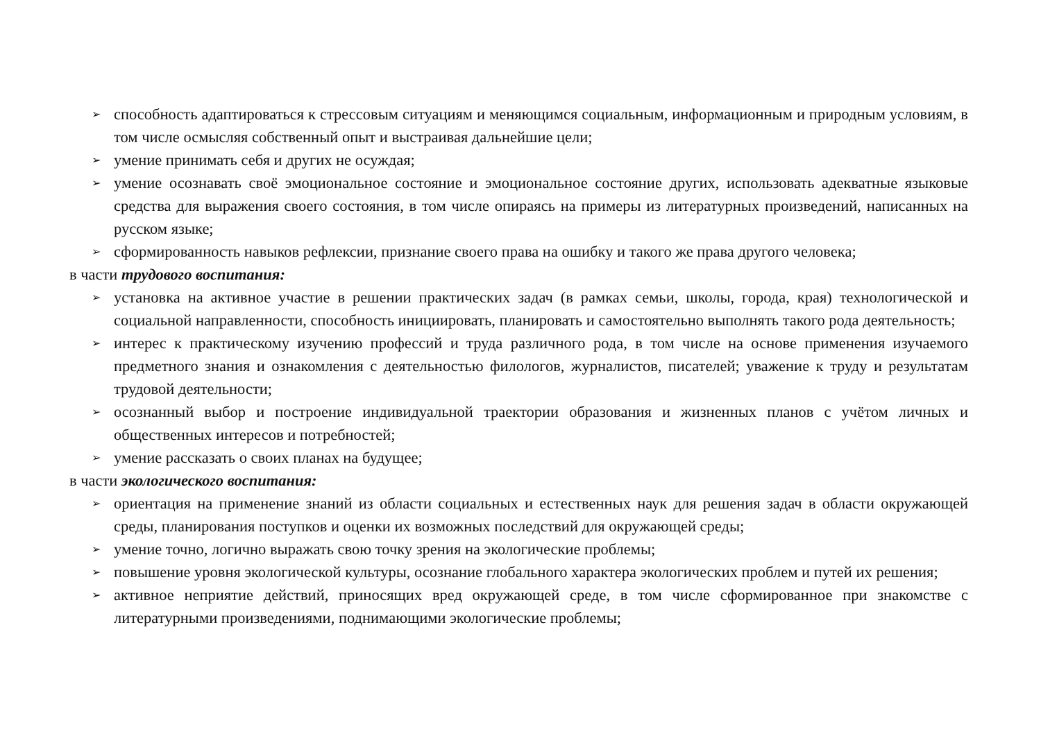➢ способность адаптироваться к стрессовым ситуациям и меняющимся социальным, информационным и природным условиям, в том числе осмысляя собственный опыт и выстраивая дальнейшие цели;
➢ умение принимать себя и других не осуждая;
➢ умение осознавать своё эмоциональное состояние и эмоциональное состояние других, использовать адекватные языковые средства для выражения своего состояния, в том числе опираясь на примеры из литературных произведений, написанных на русском языке;
➢ сформированность навыков рефлексии, признание своего права на ошибку и такого же права другого человека;
в части трудового воспитания:
➢ установка на активное участие в решении практических задач (в рамках семьи, школы, города, края) технологической и социальной направленности, способность инициировать, планировать и самостоятельно выполнять такого рода деятельность;
➢ интерес к практическому изучению профессий и труда различного рода, в том числе на основе применения изучаемого предметного знания и ознакомления с деятельностью филологов, журналистов, писателей; уважение к труду и результатам трудовой деятельности;
➢ осознанный выбор и построение индивидуальной траектории образования и жизненных планов с учётом личных и общественных интересов и потребностей;
➢ умение рассказать о своих планах на будущее;
в части экологического воспитания:
➢ ориентация на применение знаний из области социальных и естественных наук для решения задач в области окружающей среды, планирования поступков и оценки их возможных последствий для окружающей среды;
➢ умение точно, логично выражать свою точку зрения на экологические проблемы;
➢ повышение уровня экологической культуры, осознание глобального характера экологических проблем и путей их решения;
➢ активное неприятие действий, приносящих вред окружающей среде, в том числе сформированное при знакомстве с литературными произведениями, поднимающими экологические проблемы;